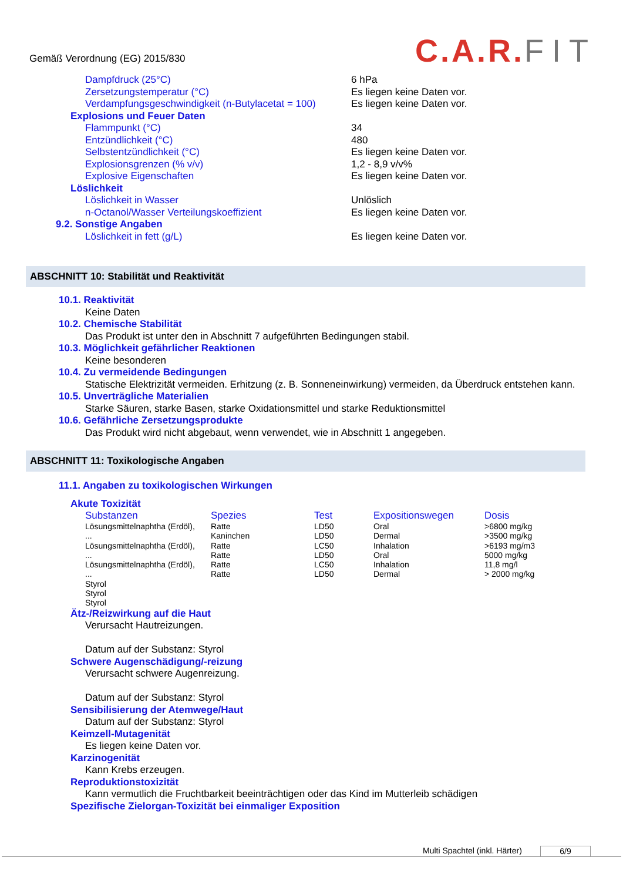Gemäß Verordnung (EG) 2015/830
C.A.R.FIT
| Dampfdruck (25°C) | 6 hPa |
| Zersetzungstemperatur (°C) | Es liegen keine Daten vor. |
| Verdampfungsgeschwindigkeit (n-Butylacetat = 100) | Es liegen keine Daten vor. |
| Explosions und Feuer Daten | |
| Flammpunkt (°C) | 34 |
| Entzündlichkeit (°C) | 480 |
| Selbstentzündlichkeit (°C) | Es liegen keine Daten vor. |
| Explosionsgrenzen (% v/v) | 1,2 - 8,9 v/v% |
| Explosive Eigenschaften | Es liegen keine Daten vor. |
| Löslichkeit | |
| Löslichkeit in Wasser | Unlöslich |
| n-Octanol/Wasser Verteilungskoeffizient | Es liegen keine Daten vor. |
| 9.2. Sonstige Angaben | |
| Löslichkeit in fett (g/L) | Es liegen keine Daten vor. |
ABSCHNITT 10: Stabilität und Reaktivität
10.1. Reaktivität
Keine Daten
10.2. Chemische Stabilität
Das Produkt ist unter den in Abschnitt 7 aufgeführten Bedingungen stabil.
10.3. Möglichkeit gefährlicher Reaktionen
Keine besonderen
10.4. Zu vermeidende Bedingungen
Statische Elektrizität vermeiden. Erhitzung (z. B. Sonneneinwirkung) vermeiden, da Überdruck entstehen kann.
10.5. Unverträgliche Materialien
Starke Säuren, starke Basen, starke Oxidationsmittel und starke Reduktionsmittel
10.6. Gefährliche Zersetzungsprodukte
Das Produkt wird nicht abgebaut, wenn verwendet, wie in Abschnitt 1 angegeben.
ABSCHNITT 11: Toxikologische Angaben
11.1. Angaben zu toxikologischen Wirkungen
Akute Toxizität
| Substanzen | Spezies | Test | Expositionswegen | Dosis |
| --- | --- | --- | --- | --- |
| Lösungsmittelnaphtha (Erdöl), | Ratte | LD50 | Oral | >6800 mg/kg |
| ... | Kaninchen | LD50 | Dermal | >3500 mg/kg |
| Lösungsmittelnaphtha (Erdöl), | Ratte | LC50 | Inhalation | >6193 mg/m3 |
| ... | Ratte | LD50 | Oral | 5000 mg/kg |
| Lösungsmittelnaphtha (Erdöl), | Ratte | LC50 | Inhalation | 11,8 mg/l |
| ... | Ratte | LD50 | Dermal | > 2000 mg/kg |
| Styrol | | | | |
| Styrol | | | | |
| Styrol | | | | |
Ätz-/Reizwirkung auf die Haut
Verursacht Hautreizungen.
Datum auf der Substanz: Styrol
Schwere Augenschädigung/-reizung
Verursacht schwere Augenreizung.
Datum auf der Substanz: Styrol
Sensibilisierung der Atemwege/Haut
Datum auf der Substanz: Styrol
Keimzell-Mutagenität
Es liegen keine Daten vor.
Karzinogenität
Kann Krebs erzeugen.
Reproduktionstoxizität
Kann vermutlich die Fruchtbarkeit beeinträchtigen oder das Kind im Mutterleib schädigen
Spezifische Zielorgan-Toxizität bei einmaliger Exposition
Multi Spachtel (inkl. Härter) 6/9